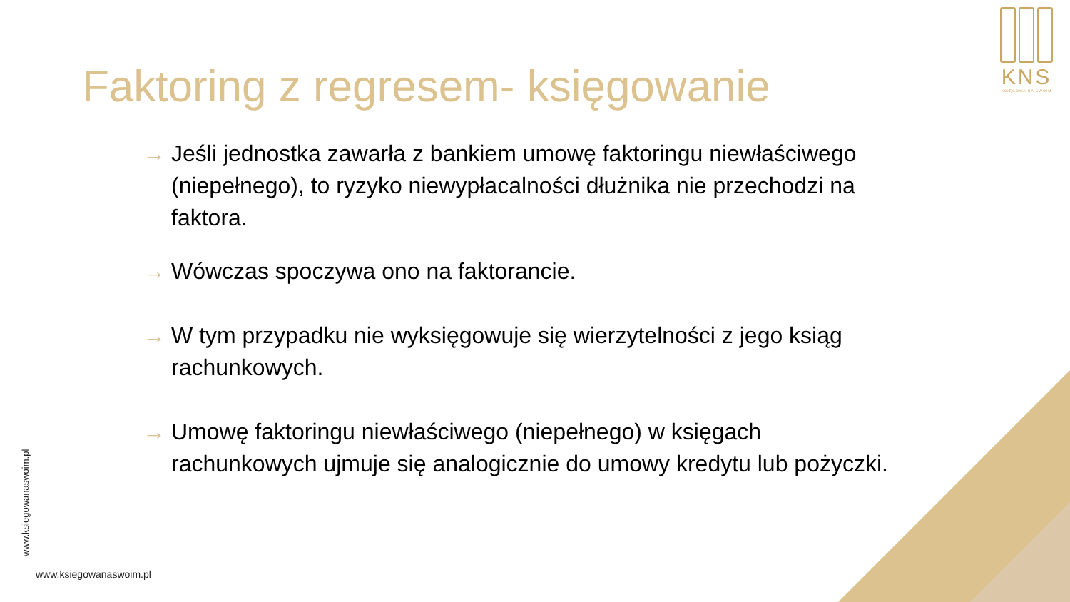KNS
KSIĘGOWA NA SWOIM
Faktoring z regresem- księgowanie
→ Jeśli jednostka zawarła z bankiem umowę faktoringu niewłaściwego (niepełnego), to ryzyko niewypłacalności dłużnika nie przechodzi na faktora.
→ Wówczas spoczywa ono na faktorancie.
→ W tym przypadku nie wyksięgowuje się wierzytelności z jego ksiąg rachunkowych.
→ Umowę faktoringu niewłaściwego (niepełnego) w księgach rachunkowych ujmuje się analogicznie do umowy kredytu lub pożyczki.
www.ksiegowanaswoim.pl
www.ksiegowanaswoim.pl